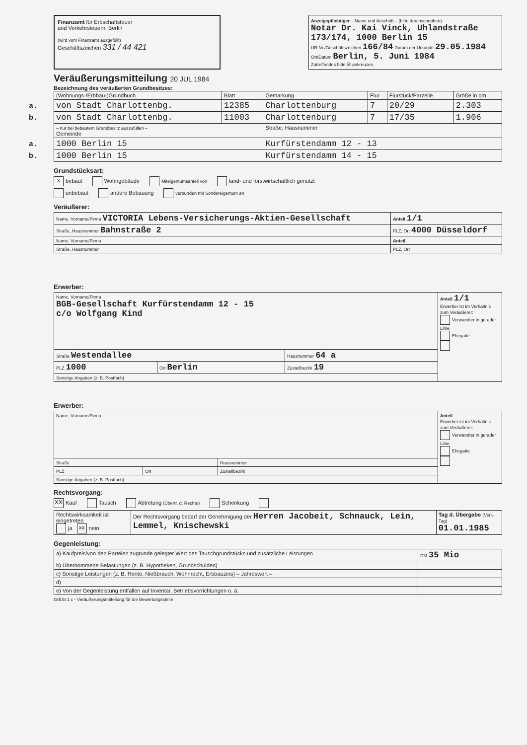Finanzamt für Erbschaftsteuer
und Verkehrsteuern, Berlin
(wird vom Finanzamt ausgefüllt)
Geschäftszeichen 331 / 44 421
Anzeigepflichtiger – Name und Anschrift – (bitte durchschreiben)
Notar Dr. Kai Vinck, Uhlandstraße 173/174, 1000 Berlin 15
UR Nr./Geschäftszeichen 166/84 Datum der Urkunde 29.05.1984
Ort/Datum Berlin, 5. Juni 1984
Zutreffendes bitte ☒ ankreuzen
Veräußerungsmitteilung 20 JUL 1984
Bezeichnung des veräußerten Grundbesitzes:
| (Wohnungs-/Erbbau-)Grundbuch | Blatt | Gemarkung | Flur | Flurstück/Parzelle | Größe in qm |
| --- | --- | --- | --- | --- | --- |
| a. von Stadt Charlottenbg. | 12385 | Charlottenburg | 7 | 20/29 | 2.303 |
| b. von Stadt Charlottenbg. | 11003 | Charlottenburg | 7 | 17/35 | 1.906 |
| – nur bei bebautem Grundbesitz auszufüllen – Gemeinde | | Straße, Hausnummer | | | |
| a. 1000 Berlin 15 | | Kurfürstendamm 12 - 13 | | | |
| b. 1000 Berlin 15 | | Kurfürstendamm 14 - 15 | | | |
Grundstücksart:
xbebaut Wohngebäude Miteigentumsanteil von land- und forstwirtschaftlich genutzt
unbebaut andere Bebauung verbunden mit Sondereigentum an
Veräußerer:
| Name, Vorname/Firma VICTORIA Lebens-Versicherungs-Aktien-Gesellschaft | | Anteil 1/1 |
| Straße, Hausnummer Bahnstraße 2 | PLZ, Ort 4000 Düsseldorf | |
| Name, Vorname/Firma | | Anteil |
| Straße, Hausnummer | PLZ, Ort | |
Erwerber:
| Name, Vorname/Firma BGB-Gesellschaft Kurfürstendamm 12 - 15 c/o Wolfgang Kind | | | Anteil 1/1 Erwerber ist im Verhältnis zum Veräußerer: Verwandter in gerader Linie Ehegatte |
| Straße Westendallee | | Hausnummer 64 a | |
| PLZ 1000 | Ort Berlin | Zustellbezirk 19 | |
| Sonstige Angaben (z. B. Postfach) | | | |
Erwerber:
| Name, Vorname/Firma | | | Anteil Erwerber ist im Verhältnis zum Veräußerer: Verwandter in gerader Linie Ehegatte |
| Straße | | Hausnummer | |
| PLZ | Ort | Zustellbezirk | |
| Sonstige Angaben (z. B. Postfach) | | | |
Rechtsvorgang:
XX Kauf Tausch Abtretung (Übertr. d. Rechte) Schenkung
| Rechtswirksamkeit ist eingetreten ja xx nein | Der Rechtsvorgang bedarf der Genehmigung der Herren Jacobeit, Schnauck, Lein, Lemmel, Knischewski | Tag d. Übergabe (Verr.-Tag) 01.01.1985 |
Gegenleistung:
| a) Kaufpreis/von den Parteien zugrunde gelegter Wert des Tauschgrundstücks und zusätzliche Leistungen | DM 35 Mio |
| b) Übernommene Belastungen (z. B. Hypotheken, Grundschulden) | |
| c) Sonstige Leistungen (z. B. Rente, Nießbrauch, Wohnrecht, Erbbauzins) – Jahreswert – | |
| d) | |
| e) Von der Gegenleistung entfallen auf Inventar, Betriebsvorrichtungen o. ä. | |
GrESt 1 c - Veräußerungsmitteilung für die Bewertungsstelle